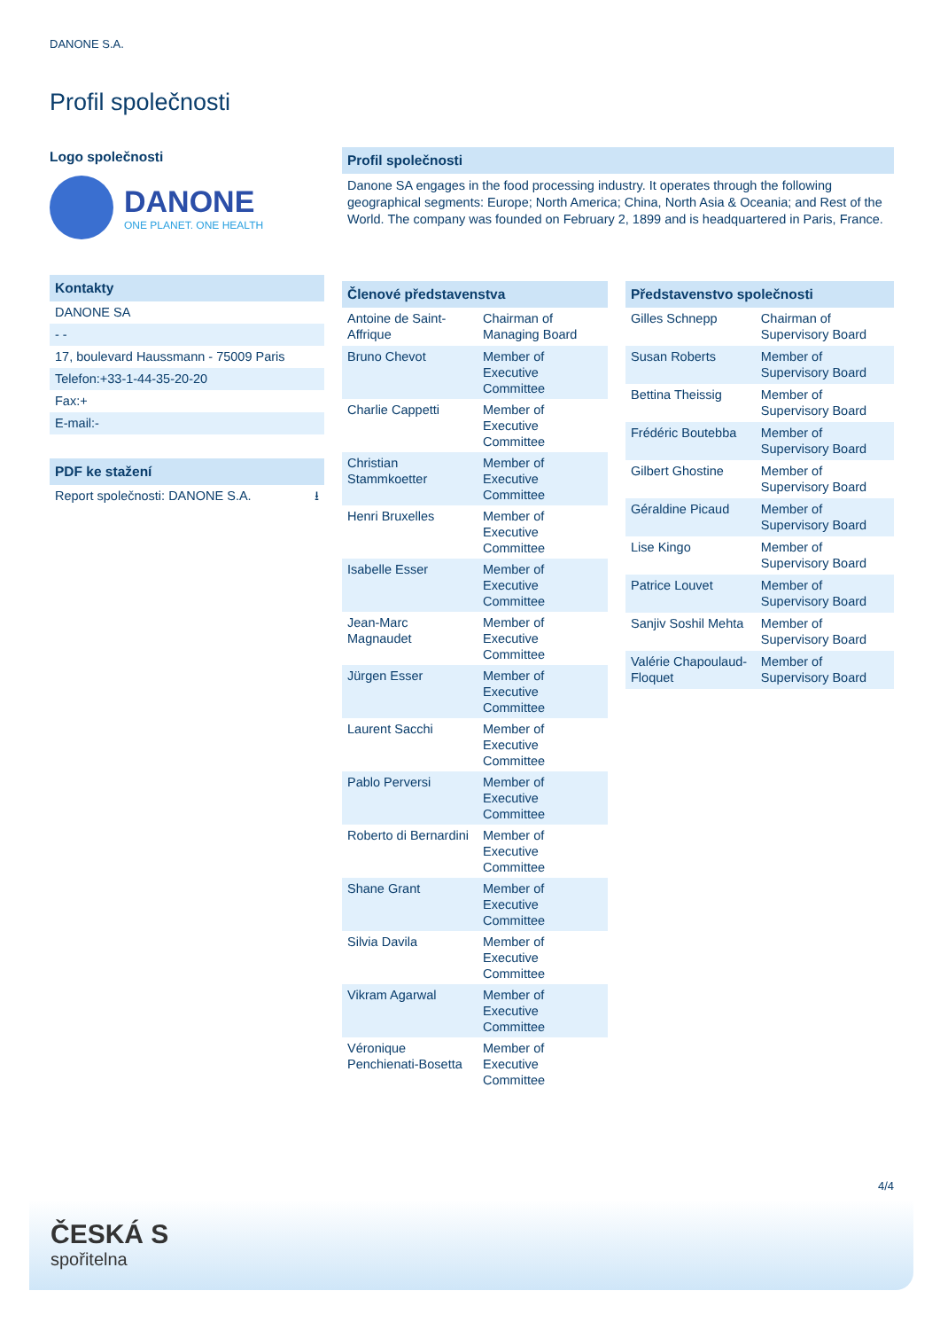DANONE S.A.
Profil společnosti
Logo společnosti
DANONE
ONE PLANET. ONE HEALTH
Kontakty
DANONE SA
- -
17, boulevard Haussmann - 75009 Paris
Telefon:+33-1-44-35-20-20
Fax:+
E-mail:-
PDF ke stažení
Report společnosti: DANONE S.A. ⭳
Profil společnosti
Danone SA engages in the food processing industry. It operates through the following geographical segments: Europe; North America; China, North Asia & Oceania; and Rest of the World. The company was founded on February 2, 1899 and is headquartered in Paris, France.
Členové představenstva
| Antoine de Saint-Affrique | Chairman of Managing Board |
| Bruno Chevot | Member of Executive Committee |
| Charlie Cappetti | Member of Executive Committee |
| Christian Stammkoetter | Member of Executive Committee |
| Henri Bruxelles | Member of Executive Committee |
| Isabelle Esser | Member of Executive Committee |
| Jean-Marc Magnaudet | Member of Executive Committee |
| Jürgen Esser | Member of Executive Committee |
| Laurent Sacchi | Member of Executive Committee |
| Pablo Perversi | Member of Executive Committee |
| Roberto di Bernardini | Member of Executive Committee |
| Shane Grant | Member of Executive Committee |
| Silvia Davila | Member of Executive Committee |
| Vikram Agarwal | Member of Executive Committee |
| Véronique Penchienati-Bosetta | Member of Executive Committee |
Představenstvo společnosti
| Gilles Schnepp | Chairman of Supervisory Board |
| Susan Roberts | Member of Supervisory Board |
| Bettina Theissig | Member of Supervisory Board |
| Frédéric Boutebba | Member of Supervisory Board |
| Gilbert Ghostine | Member of Supervisory Board |
| Géraldine Picaud | Member of Supervisory Board |
| Lise Kingo | Member of Supervisory Board |
| Patrice Louvet | Member of Supervisory Board |
| Sanjiv Soshil Mehta | Member of Supervisory Board |
| Valérie Chapoulaud-Floquet | Member of Supervisory Board |
4/4
ČESKÁ S
spořitelna